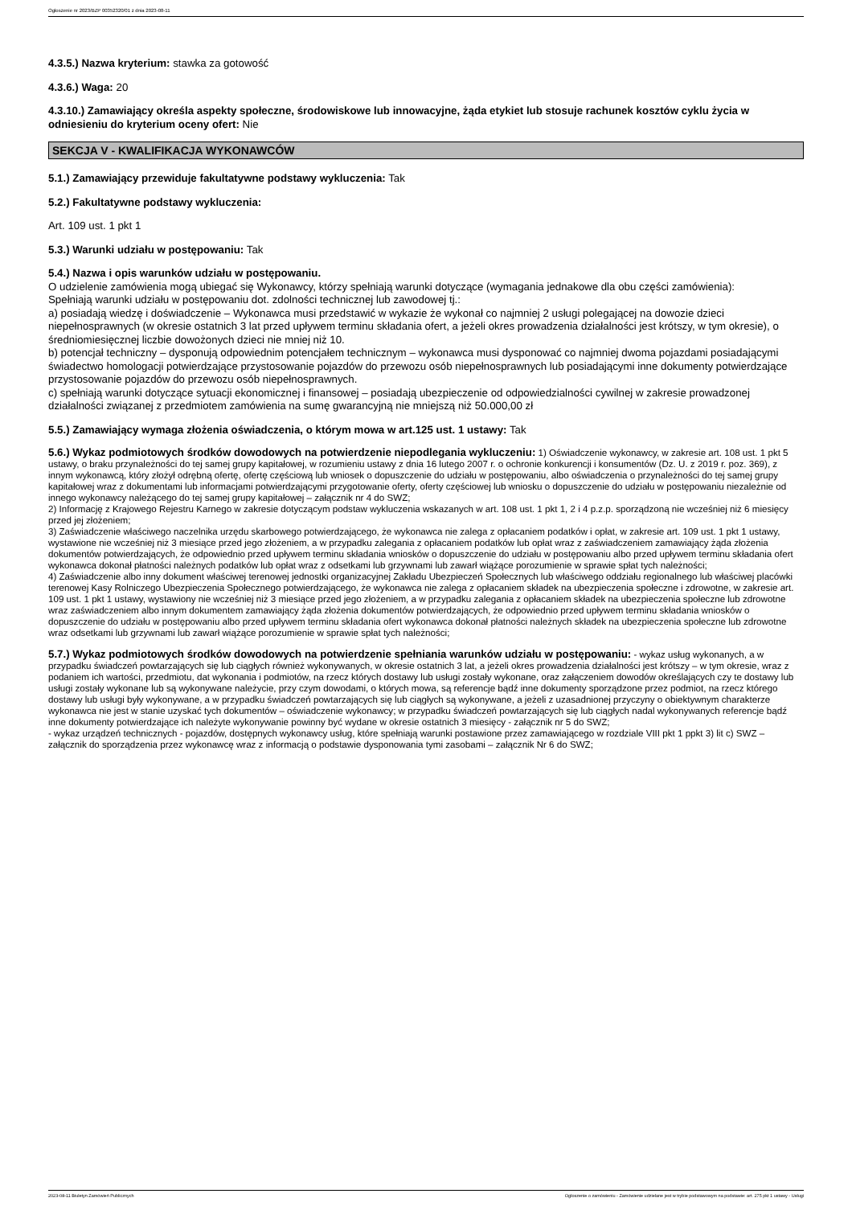Ogłoszenie nr 2023/BZP 00352320/01 z dnia 2023-08-11
4.3.5.) Nazwa kryterium: stawka za gotowość
4.3.6.) Waga: 20
4.3.10.) Zamawiający określa aspekty społeczne, środowiskowe lub innowacyjne, żąda etykiet lub stosuje rachunek kosztów cyklu życia w odniesieniu do kryterium oceny ofert: Nie
SEKCJA V - KWALIFIKACJA WYKONAWCÓW
5.1.) Zamawiający przewiduje fakultatywne podstawy wykluczenia: Tak
5.2.) Fakultatywne podstawy wykluczenia:
Art. 109 ust. 1 pkt 1
5.3.) Warunki udziału w postępowaniu: Tak
5.4.) Nazwa i opis warunków udziału w postępowaniu.
O udzielenie zamówienia mogą ubiegać się Wykonawcy, którzy spełniają warunki dotyczące (wymagania jednakowe dla obu części zamówienia):
Spełniają warunki udziału w postępowaniu dot. zdolności technicznej lub zawodowej tj.:
a) posiadają wiedzę i doświadczenie – Wykonawca musi przedstawić w wykazie że wykonał co najmniej 2 usługi polegającej na dowozie dzieci niepełnosprawnych (w okresie ostatnich 3 lat przed upływem terminu składania ofert, a jeżeli okres prowadzenia działalności jest krótszy, w tym okresie), o średniomiesięcznej liczbie dowożonych dzieci nie mniej niż 10.
b) potencjał techniczny – dysponują odpowiednim potencjałem technicznym – wykonawca musi dysponować co najmniej dwoma pojazdami posiadającymi świadectwo homologacji potwierdzające przystosowanie pojazdów do przewozu osób niepełnosprawnych lub posiadającymi inne dokumenty potwierdzające przystosowanie pojazdów do przewozu osób niepełnosprawnych.
c) spełniają warunki dotyczące sytuacji ekonomicznej i finansowej – posiadają ubezpieczenie od odpowiedzialności cywilnej w zakresie prowadzonej działalności związanej z przedmiotem zamówienia na sumę gwarancyjną nie mniejszą niż 50.000,00 zł
5.5.) Zamawiający wymaga złożenia oświadczenia, o którym mowa w art.125 ust. 1 ustawy: Tak
5.6.) Wykaz podmiotowych środków dowodowych na potwierdzenie niepodlegania wykluczeniu: 1) Oświadczenie wykonawcy, w zakresie art. 108 ust. 1 pkt 5 ustawy, o braku przynależności do tej samej grupy kapitałowej, w rozumieniu ustawy z dnia 16 lutego 2007 r. o ochronie konkurencji i konsumentów (Dz. U. z 2019 r. poz. 369), z innym wykonawcą, który złożył odrębną ofertę, ofertę częściową lub wniosek o dopuszczenie do udziału w postępowaniu, albo oświadczenia o przynależności do tej samej grupy kapitałowej wraz z dokumentami lub informacjami potwierdzającymi przygotowanie oferty, oferty częściowej lub wniosku o dopuszczenie do udziału w postępowaniu niezależnie od innego wykonawcy należącego do tej samej grupy kapitałowej – załącznik nr 4 do SWZ;
2) Informację z Krajowego Rejestru Karnego w zakresie dotyczącym podstaw wykluczenia wskazanych w art. 108 ust. 1 pkt 1, 2 i 4 p.z.p. sporządzoną nie wcześniej niż 6 miesięcy przed jej złożeniem;
3) Zaświadczenie właściwego naczelnika urzędu skarbowego potwierdzającego, że wykonawca nie zalega z opłacaniem podatków i opłat, w zakresie art. 109 ust. 1 pkt 1 ustawy, wystawione nie wcześniej niż 3 miesiące przed jego złożeniem, a w przypadku zalegania z opłacaniem podatków lub opłat wraz z zaświadczeniem zamawiający żąda złożenia dokumentów potwierdzających, że odpowiednio przed upływem terminu składania wniosków o dopuszczenie do udziału w postępowaniu albo przed upływem terminu składania ofert wykonawca dokonał płatności należnych podatków lub opłat wraz z odsetkami lub grzywnami lub zawarł wiążące porozumienie w sprawie spłat tych należności;
4) Zaświadczenie albo inny dokument właściwej terenowej jednostki organizacyjnej Zakładu Ubezpieczeń Społecznych lub właściwego oddziału regionalnego lub właściwej placówki terenowej Kasy Rolniczego Ubezpieczenia Społecznego potwierdzającego, że wykonawca nie zalega z opłacaniem składek na ubezpieczenia społeczne i zdrowotne, w zakresie art. 109 ust. 1 pkt 1 ustawy, wystawiony nie wcześniej niż 3 miesiące przed jego złożeniem, a w przypadku zalegania z opłacaniem składek na ubezpieczenia społeczne lub zdrowotne wraz zaświadczeniem albo innym dokumentem zamawiający żąda złożenia dokumentów potwierdzających, że odpowiednio przed upływem terminu składania wniosków o dopuszczenie do udziału w postępowaniu albo przed upływem terminu składania ofert wykonawca dokonał płatności należnych składek na ubezpieczenia społeczne lub zdrowotne wraz odsetkami lub grzywnami lub zawarł wiążące porozumienie w sprawie spłat tych należności;
5.7.) Wykaz podmiotowych środków dowodowych na potwierdzenie spełniania warunków udziału w postępowaniu: - wykaz usług wykonanych, a w przypadku świadczeń powtarzających się lub ciągłych również wykonywanych, w okresie ostatnich 3 lat, a jeżeli okres prowadzenia działalności jest krótszy – w tym okresie, wraz z podaniem ich wartości, przedmiotu, dat wykonania i podmiotów, na rzecz których dostawy lub usługi zostały wykonane, oraz załączeniem dowodów określających czy te dostawy lub usługi zostały wykonane lub są wykonywane należycie, przy czym dowodami, o których mowa, są referencje bądź inne dokumenty sporządzone przez podmiot, na rzecz którego dostawy lub usługi były wykonywane, a w przypadku świadczeń powtarzających się lub ciągłych są wykonywane, a jeżeli z uzasadnionej przyczyny o obiektywnym charakterze wykonawca nie jest w stanie uzyskać tych dokumentów – oświadczenie wykonawcy; w przypadku świadczeń powtarzających się lub ciągłych nadal wykonywanych referencje bądź inne dokumenty potwierdzające ich należyte wykonywanie powinny być wydane w okresie ostatnich 3 miesięcy - załącznik nr 5 do SWZ;
- wykaz urządzeń technicznych - pojazdów, dostępnych wykonawcy usług, które spełniają warunki postawione przez zamawiającego w rozdziale VIII pkt 1 ppkt 3) lit c) SWZ – załącznik do sporządzenia przez wykonawcę wraz z informacją o podstawie dysponowania tymi zasobami – załącznik Nr 6 do SWZ;
2023-08-11 Biuletyn Zamówień Publicznych Ogłoszenie o zamówieniu - Zamówienie udzielane jest w trybie podstawowym na podstawie: art. 275 pkt 1 ustawy - Usługi